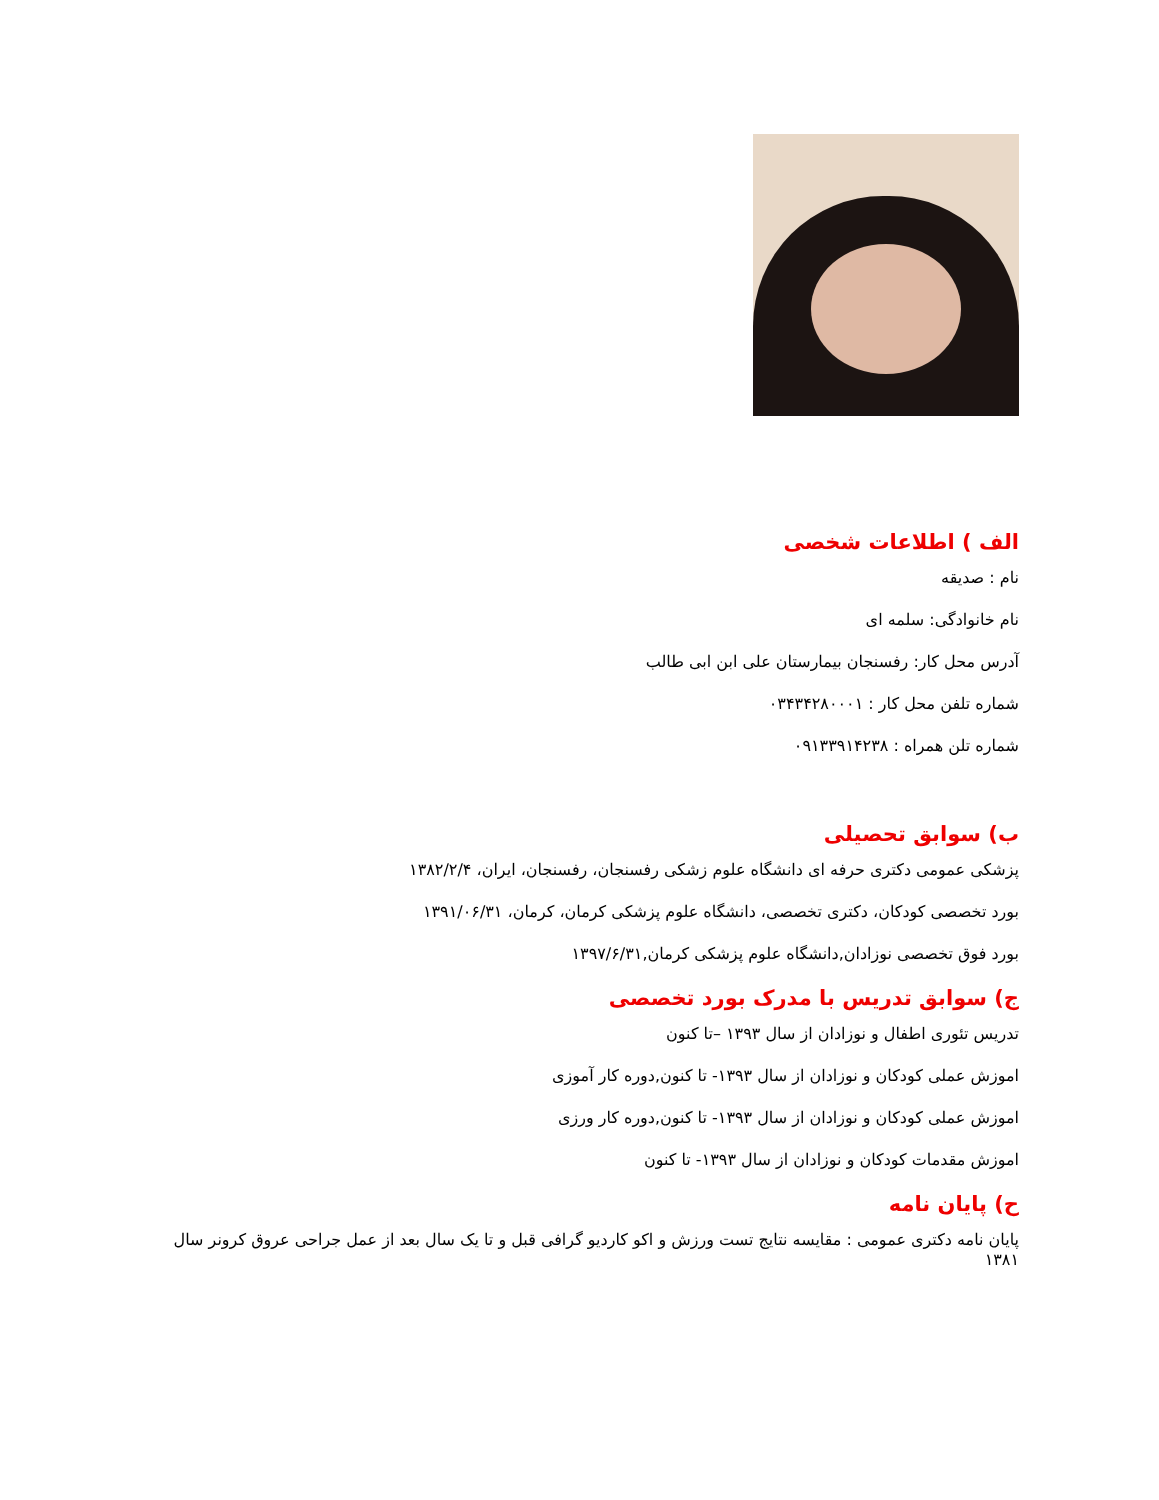الف ) اطلاعات شخصی
نام : صدیقه
نام خانوادگی: سلمه ای
آدرس محل کار: رفسنجان بیمارستان علی ابن ابی طالب
شماره تلفن محل کار : ۰۳۴۳۴۲۸۰۰۰۱
شماره تلن همراه : ۰۹۱۳۳۹۱۴۲۳۸
ب) سوابق تحصیلی
پزشکی عمومی دکتری حرفه ای دانشگاه علوم زشکی رفسنجان، رفسنجان، ایران، ۱۳۸۲/۲/۴
بورد تخصصی کودکان، دکتری تخصصی، دانشگاه علوم پزشکی کرمان، کرمان، ۱۳۹۱/۰۶/۳۱
بورد فوق تخصصی نوزادان,دانشگاه علوم پزشکی کرمان,۱۳۹۷/۶/۳۱
ج) سوابق تدریس با مدرک بورد تخصصی
تدریس تئوری اطفال و نوزادان از سال ۱۳۹۳ –تا کنون
اموزش عملی کودکان و نوزادان از سال ۱۳۹۳- تا کنون,دوره کار آموزی
اموزش عملی کودکان و نوزادان از سال ۱۳۹۳- تا کنون,دوره کار ورزی
اموزش مقدمات کودکان و نوزادان از سال ۱۳۹۳- تا کنون
ح) پایان نامه
پایان نامه دکتری عمومی : مقایسه نتایج تست ورزش و اکو کاردیو گرافی قبل و تا یک سال بعد از عمل جراحی عروق کرونر سال ۱۳۸۱